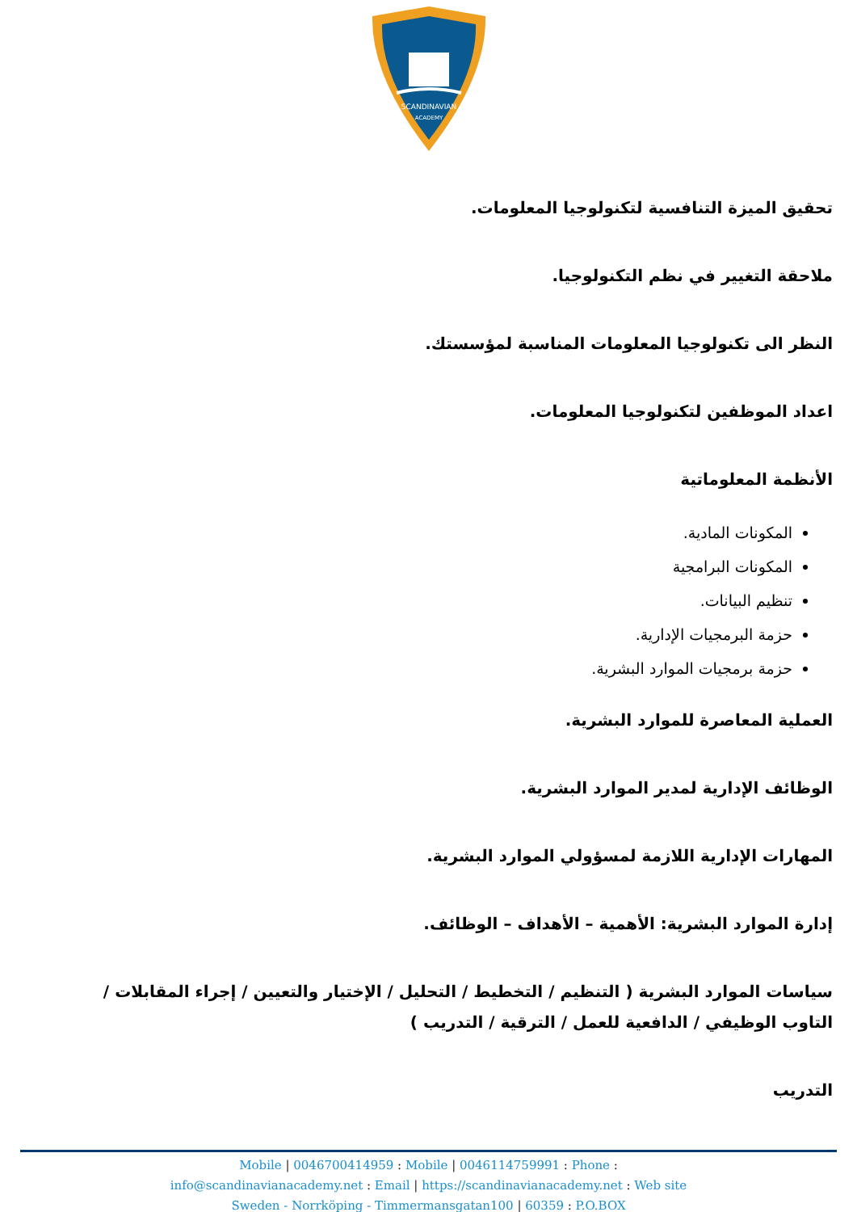SCANDINAVIAN
ACADEMY
تحقيق الميزة التنافسية لتكنولوجيا المعلومات.
ملاحقة التغيير في نظم التكنولوجيا.
النظر الى تكنولوجيا المعلومات المناسبة لمؤسستك.
اعداد الموظفين لتكنولوجيا المعلومات.
الأنظمة المعلوماتية
المكونات المادية.
المكونات البرامجية
تنظيم البيانات.
حزمة البرمجيات الإدارية.
حزمة برمجيات الموارد البشرية.
العملية المعاصرة للموارد البشرية.
الوظائف الإدارية لمدير الموارد البشرية.
المهارات الإدارية اللازمة لمسؤولي الموارد البشرية.
إدارة الموارد البشرية: الأهمية – الأهداف – الوظائف.
سياسات الموارد البشرية ( التنظيم / التخطيط / التحليل / الإختيار والتعيين / إجراء المقابلات / التاوب الوظيفي / الدافعية للعمل / الترقية / التدريب )
التدريب
Mobile | 0046700414959 : Mobile | 0046114759991 : Phone :
info@scandinavianacademy.net : Email | https://scandinavianacademy.net : Web site
Sweden - Norrköping - Timmermansgatan100 | 60359 : P.O.BOX